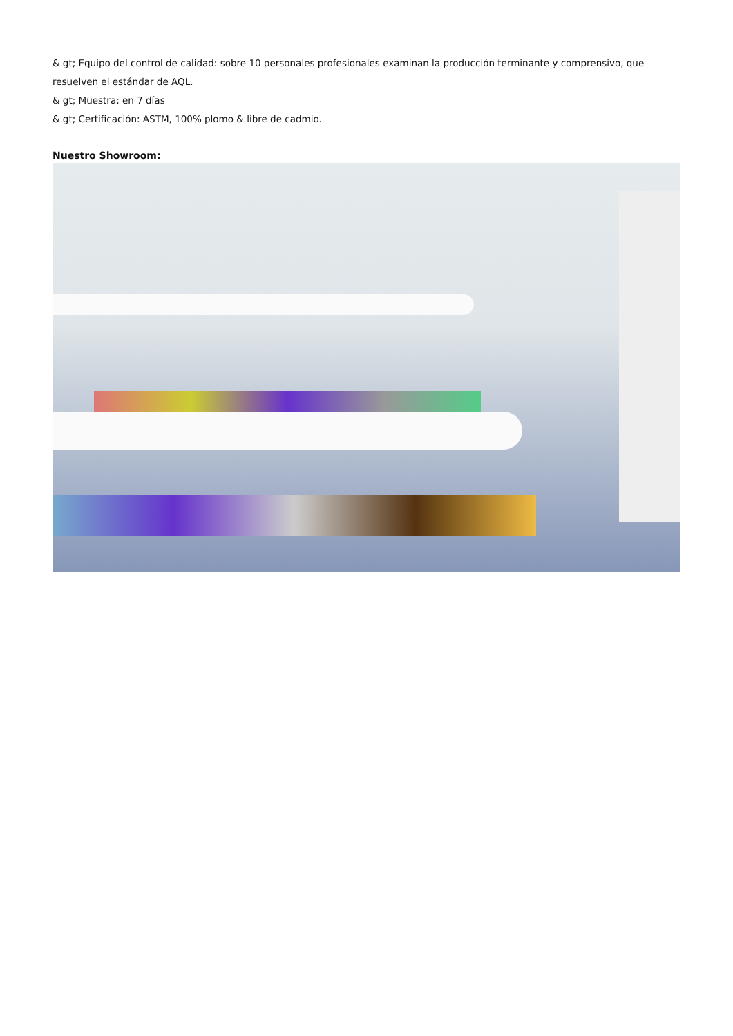& gt; Equipo del control de calidad: sobre 10 personales profesionales examinan la producción terminante y comprensivo, que resuelven el estándar de AQL.
& gt; Muestra: en 7 días
& gt; Certificación: ASTM, 100% plomo & libre de cadmio.
Nuestro Showroom: